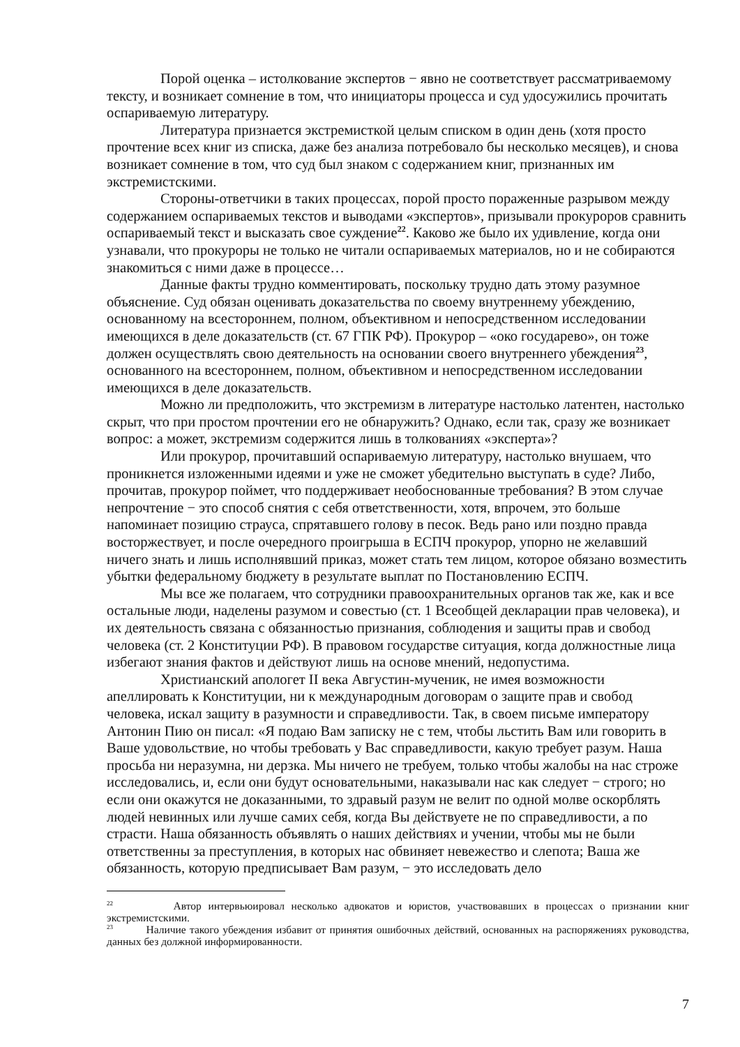Порой оценка – истолкование экспертов − явно не соответствует рассматриваемому тексту, и возникает сомнение в том, что инициаторы процесса и суд удосужились прочитать оспариваемую литературу.
Литература признается экстремисткой целым списком в один день (хотя просто прочтение всех книг из списка, даже без анализа потребовало бы несколько месяцев), и снова возникает сомнение в том, что суд был знаком с содержанием книг, признанных им экстремистскими.
Стороны-ответчики в таких процессах, порой просто пораженные разрывом между содержанием оспариваемых текстов и выводами «экспертов», призывали прокуроров сравнить оспариваемый текст и высказать свое суждение<sup>22</sup>. Каково же было их удивление, когда они узнавали, что прокуроры не только не читали оспариваемых материалов, но и не собираются знакомиться с ними даже в процессе…
Данные факты трудно комментировать, поскольку трудно дать этому разумное объяснение. Суд обязан оценивать доказательства по своему внутреннему убеждению, основанному на всестороннем, полном, объективном и непосредственном исследовании имеющихся в деле доказательств (ст. 67 ГПК РФ). Прокурор – «око государево», он тоже должен осуществлять свою деятельность на основании своего внутреннего убеждения<sup>23</sup>, основанного на всестороннем, полном, объективном и непосредственном исследовании имеющихся в деле доказательств.
Можно ли предположить, что экстремизм в литературе настолько латентен, настолько скрыт, что при простом прочтении его не обнаружить? Однако, если так, сразу же возникает вопрос: а может, экстремизм содержится лишь в толкованиях «эксперта»?
Или прокурор, прочитавший оспариваемую литературу, настолько внушаем, что проникнется изложенными идеями и уже не сможет убедительно выступать в суде? Либо, прочитав, прокурор поймет, что поддерживает необоснованные требования? В этом случае непрочтение − это способ снятия с себя ответственности, хотя, впрочем, это больше напоминает позицию страуса, спрятавшего голову в песок. Ведь рано или поздно правда восторжествует, и после очередного проигрыша в ЕСПЧ прокурор, упорно не желавший ничего знать и лишь исполнявший приказ, может стать тем лицом, которое обязано возместить убытки федеральному бюджету в результате выплат по Постановлению ЕСПЧ.
Мы все же полагаем, что сотрудники правоохранительных органов так же, как и все остальные люди, наделены разумом и совестью (ст. 1 Всеобщей декларации прав человека), и их деятельность связана с обязанностью признания, соблюдения и защиты прав и свобод человека (ст. 2 Конституции РФ). В правовом государстве ситуация, когда должностные лица избегают знания фактов и действуют лишь на основе мнений, недопустима.
Христианский апологет II века Августин-мученик, не имея возможности апеллировать к Конституции, ни к международным договорам о защите прав и свобод человека, искал защиту в разумности и справедливости. Так, в своем письме императору Антонин Пию он писал: «Я подаю Вам записку не с тем, чтобы льстить Вам или говорить в Ваше удовольствие, но чтобы требовать у Вас справедливости, какую требует разум. Наша просьба ни неразумна, ни дерзка. Мы ничего не требуем, только чтобы жалобы на нас строже исследовались, и, если они будут основательными, наказывали нас как следует − строго; но если они окажутся не доказанными, то здравый разум не велит по одной молве оскорблять людей невинных или лучше самих себя, когда Вы действуете не по справедливости, а по страсти. Наша обязанность объявлять о наших действиях и учении, чтобы мы не были ответственны за преступления, в которых нас обвиняет невежество и слепота; Ваша же обязанность, которую предписывает Вам разум, − это исследовать дело
<sup>22</sup> Автор интервьюировал несколько адвокатов и юристов, участвовавших в процессах о признании книг экстремистскими.
<sup>23</sup> Наличие такого убеждения избавит от принятия ошибочных действий, основанных на распоряжениях руководства, данных без должной информированности.
7